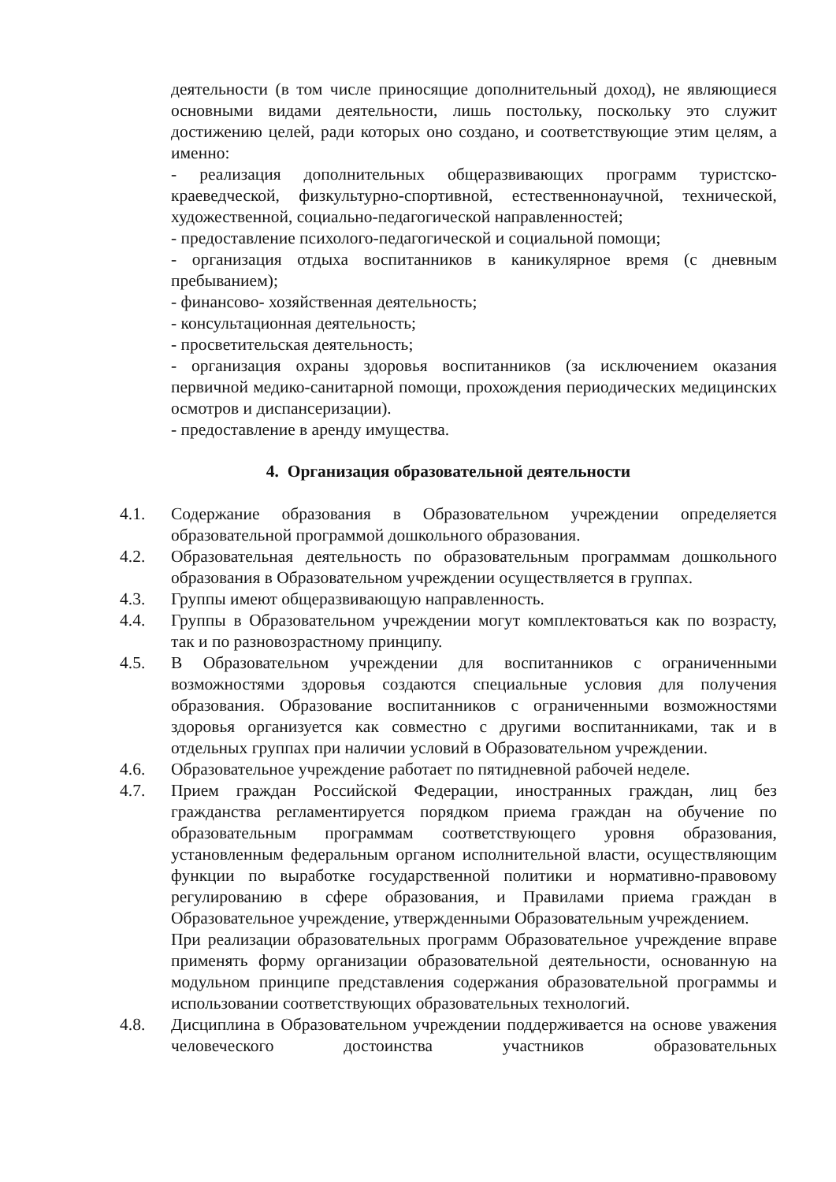деятельности (в том числе приносящие дополнительный доход), не являющиеся основными видами деятельности, лишь постольку, поскольку это служит достижению целей, ради которых оно создано, и соответствующие этим целям, а именно:
- реализация дополнительных общеразвивающих программ туристско-краеведческой, физкультурно-спортивной, естественнонаучной, технической, художественной, социально-педагогической направленностей;
- предоставление психолого-педагогической и социальной помощи;
- организация отдыха воспитанников в каникулярное время (с дневным пребыванием);
- финансово- хозяйственная деятельность;
- консультационная деятельность;
- просветительская деятельность;
- организация охраны здоровья воспитанников (за исключением оказания первичной медико-санитарной помощи, прохождения периодических медицинских осмотров и диспансеризации).
- предоставление в аренду имущества.
4. Организация образовательной деятельности
4.1. Содержание образования в Образовательном учреждении определяется образовательной программой дошкольного образования.
4.2. Образовательная деятельность по образовательным программам дошкольного образования в Образовательном учреждении осуществляется в группах.
4.3. Группы имеют общеразвивающую направленность.
4.4. Группы в Образовательном учреждении могут комплектоваться как по возрасту, так и по разновозрастному принципу.
4.5. В Образовательном учреждении для воспитанников с ограниченными возможностями здоровья создаются специальные условия для получения образования. Образование воспитанников с ограниченными возможностями здоровья организуется как совместно с другими воспитанниками, так и в отдельных группах при наличии условий в Образовательном учреждении.
4.6. Образовательное учреждение работает по пятидневной рабочей неделе.
4.7. Прием граждан Российской Федерации, иностранных граждан, лиц без гражданства регламентируется порядком приема граждан на обучение по образовательным программам соответствующего уровня образования, установленным федеральным органом исполнительной власти, осуществляющим функции по выработке государственной политики и нормативно-правовому регулированию в сфере образования, и Правилами приема граждан в Образовательное учреждение, утвержденными Образовательным учреждением.
При реализации образовательных программ Образовательное учреждение вправе применять форму организации образовательной деятельности, основанную на модульном принципе представления содержания образовательной программы и использовании соответствующих образовательных технологий.
4.8. Дисциплина в Образовательном учреждении поддерживается на основе уважения человеческого достоинства участников образовательных